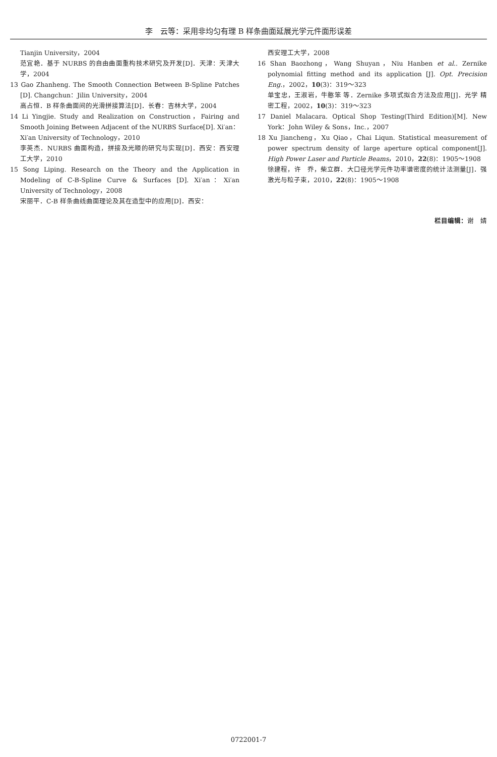李　云等：采用非均匀有理 B 样条曲面延展光学元件面形误差
Tianjin University，2004
范宜艳．基于 NURBS 的自由曲面重构技术研究及开发[D]．天津：天津大学，2004
13 Gao Zhanheng. The Smooth Connection Between B-Spline Patches [D]. Changchun：Jilin University，2004
高占恒．B 样条曲面间的光滑拼接算法[D]．长春：吉林大学，2004
14 Li Yingjie. Study and Realization on Construction，Fairing and Smooth Joining Between Adjacent of the NURBS Surface[D]. Xi′an：Xi′an University of Technology，2010
李英杰．NURBS 曲面构造，拼接及光顺的研究与实现[D]．西安：西安理工大学，2010
15 Song Liping. Research on the Theory and the Application in Modeling of C-B-Spline Curve & Surfaces [D]. Xi′an：Xi′an University of Technology，2008
宋丽平．C-B 样条曲线曲面理论及其在造型中的应用[D]．西安：
西安理工大学，2008
16 Shan Baozhong，Wang Shuyan，Niu Hanben et al.. Zernike polynomial fitting method and its application [J]. Opt. Precision Eng.，2002，10(3)：319～323
单宝忠，王淑岩，牛憨笨 等．Zernike 多项式拟合方法及应用[J]．光学 精密工程，2002，10(3)：319～323
17 Daniel Malacara. Optical Shop Testing(Third Edition)[M]. New York：John Wiley & Sons，Inc.，2007
18 Xu Jiancheng，Xu Qiao，Chai Liqun. Statistical measurement of power spectrum density of large aperture optical component[J]. High Power Laser and Particle Beams，2010，22(8)：1905～1908
徐建程，许　乔，柴立群．大口径光学元件功率谱密度的统计法测量[J]．强激光与粒子束，2010，22(8)：1905～1908
栏目编辑：谢　婧
0722001-7